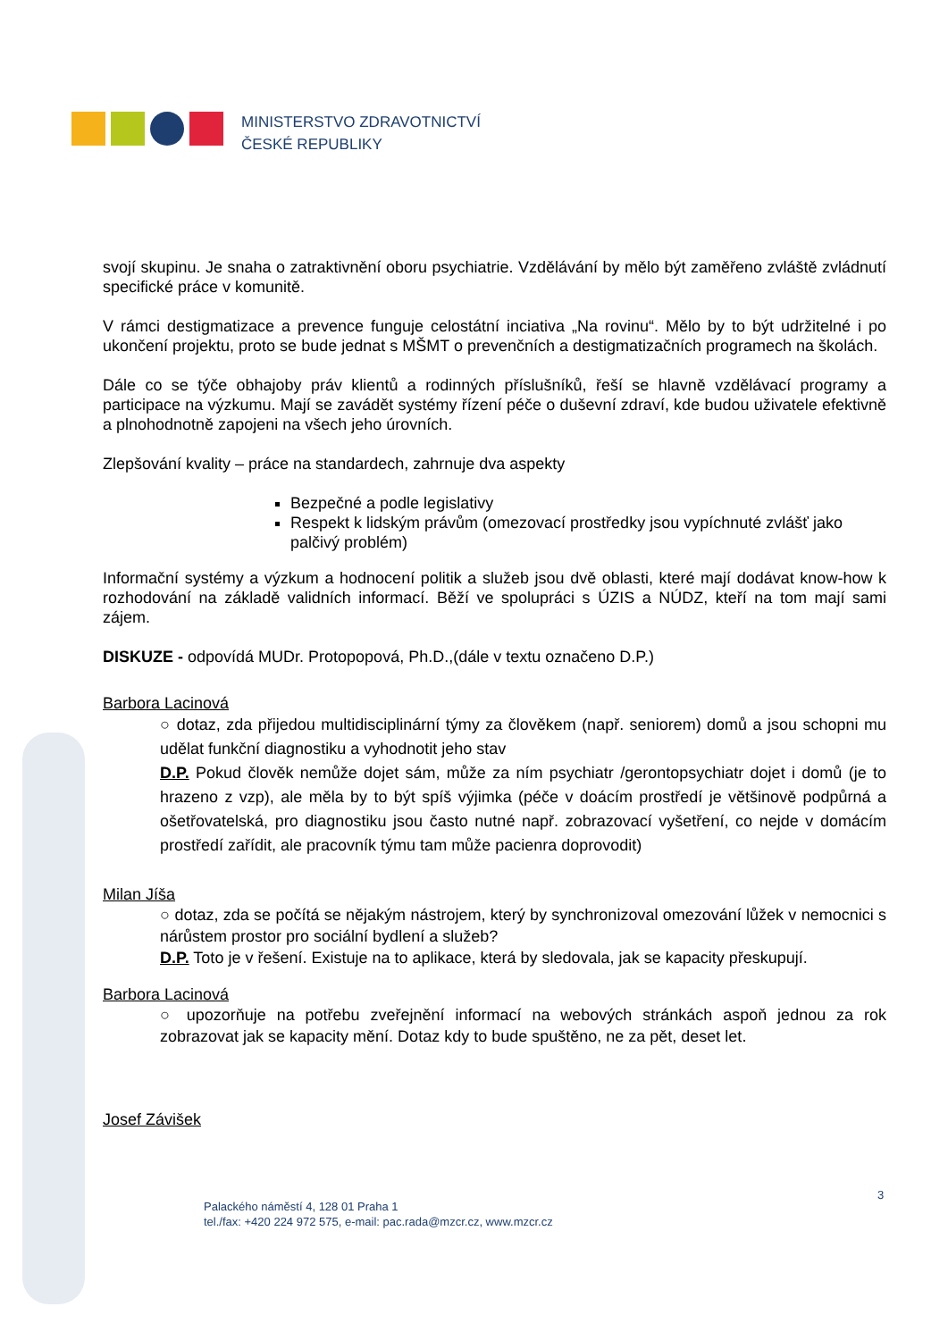MINISTERSTVO ZDRAVOTNICTVÍ
ČESKÉ REPUBLIKY
svojí skupinu. Je snaha o zatraktivnění oboru psychiatrie. Vzdělávání by mělo být zaměřeno zvláště zvládnutí specifické práce v komunitě.
V rámci destigmatizace a prevence funguje celostátní inciativa „Na rovinu“. Mělo by to být udržitelné i po ukončení projektu, proto se bude jednat s MŠMT o prevenčních a destigmatizačních programech na školách.
Dále co se týče obhajoby práv klientů a rodinných příslušníků, řeší se hlavně vzdělávací programy a participace na výzkumu. Mají se zavádět systémy řízení péče o duševní zdraví, kde budou uživatele efektivně a plnohodnotně zapojeni na všech jeho úrovních.
Zlepšování kvality – práce na standardech, zahrnuje dva aspekty
Bezpečné a podle legislativy
Respekt k lidským právům (omezovací prostředky jsou vypíchnuté zvlášť jako palčivý problém)
Informační systémy a výzkum a hodnocení politik a služeb jsou dvě oblasti, které mají dodávat know-how k rozhodování na základě validních informací. Běží ve spolupráci s ÚZIS a NÚDZ, kteří na tom mají sami zájem.
DISKUZE - odpovídá MUDr. Protopopová, Ph.D.,(dále v textu označeno D.P.)
Barbora Lacinová
○ dotaz, zda přijedou multidisciplinární týmy za člověkem (např. seniorem) domů a jsou schopni mu udělat funkční diagnostiku a vyhodnotit jeho stav
D.P. Pokud člověk nemůže dojet sám, může za ním psychiatr /gerontopsychiatr dojet i domů (je to hrazeno z vzp), ale měla by to být spíš výjimka (péče v doácím prostředí je většinově podpůrná a ošetřovatelská, pro diagnostiku jsou často nutné např. zobrazovací vyšetření, co nejde v domácím prostředí zařídit, ale pracovník týmu tam může pacienra doprovodit)
Milan Jíša
○ dotaz, zda se počítá se nějakým nástrojem, který by synchronizoval omezování lůžek v nemocnici s nárůstem prostor pro sociální bydlení a služeb?
D.P. Toto je v řešení. Existuje na to aplikace, která by sledovala, jak se kapacity přeskupují.
Barbora Lacinová
○ upozorňuje na potřebu zveřejnění informací na webových stránkách aspoň jednou za rok zobrazovat jak se kapacity mění. Dotaz kdy to bude spuštěno, ne za pět, deset let.
Josef Závišek
3
Palackého náměstí 4, 128 01 Praha 1
tel./fax: +420 224 972 575, e-mail: pac.rada@mzcr.cz, www.mzcr.cz